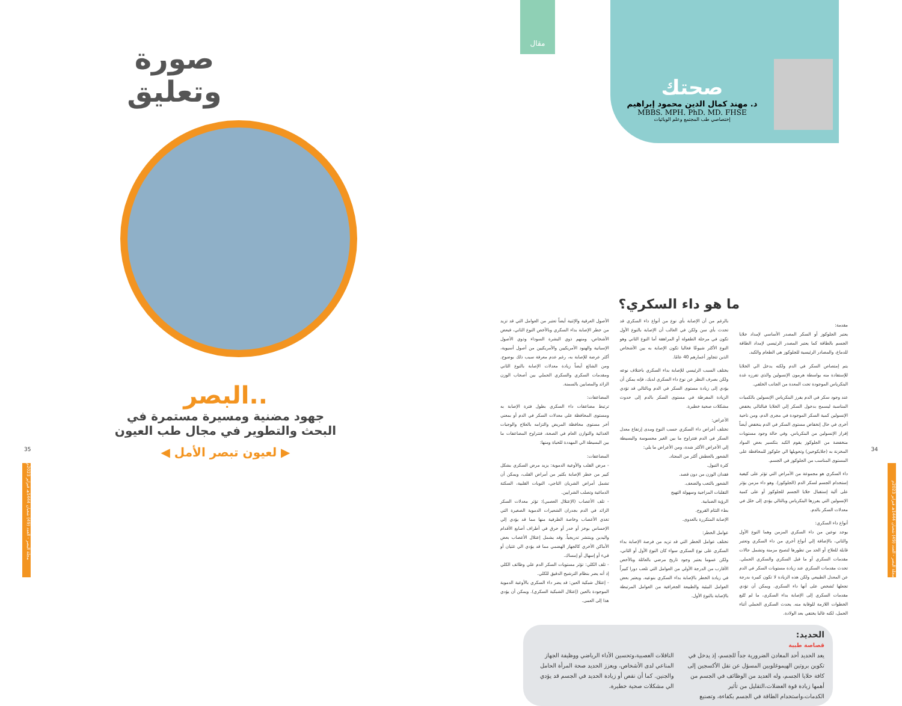34
مقال
صحتك
د. مهند كمال الدين محمود إبراهيم
MBBS. MPH. PhD. MD. FHSE
إختصاصي طب المجتمع وعلم الوبائيات
ما هو داء السكري؟
مقدمة:
يعتبر الجلوكوز أو السكر المصدر الأساسي لإمداد خلايا الجسم بالطاقة كما يعتبر المصدر الرئيسي لإمداد الطاقة للدماغ، والمصادر الرئيسية للجلوكوز هي الطعام والكبد.
يتم إمتصاص السكر في الدم ولكنه يدخل الي الخلايا للإستفادة منه بواسطة هرمون الإنسولين والذي تفرزه غدة البنكرياس الموجودة تحت المعدة من الجانب الخلفي.
عند وجود سكر في الدم يفرز البنكرياس الإنسولين بالكميات المناسبة ليسمح بدخول السكر إلي الخلايا فبالتالي يخفض الإنسولين كمية السكر الموجودة في مجرى الدم، ومن ناحية أخرى في حال إنخفاض مستوى السكر في الدم ينخفض أيضاً إفراز الإنسولين من البنكرياس. وفي حالة وجود مستويات منخفضة من الجلوكوز يقوم الكبد بتكسير بعض المواد المخزنة به (جلايكوجين) وتحويلها الي جلوكوز للمحافظة على المستوى المناسب من الجلوكوز في الجسم.
داء السكري هو مجموعة من الأمراض التي تؤثر على كيفية إستخدام الجسم لسكر الدم (الجلوكوز). وهو داء مزمن يؤثر على ألية إستقبال خلايا الجسم للجلوكوز أو على كمية الإنسولين التي يفرزها البنكرياس وبالتالي يؤدي إلى خلل في معدلات السكر بالدم.
أنواع داء السكري:
يوجد نوعين من داء السكري المزمن وهما النوع الأول والثاني، بالإضافة إلي أنواع أخري من داء السكري وتعتبر قابلة للعلاج أو الحد من تطورها لتصبح مزمنة وتشمل حالات مقدمات السكري أو ما قبل السكري والسكري الحملي. تحدث مقدمات السكري عند زيادة مستويات السكر في الدم عن المعدل الطبيعي ولكن هذه الزيادة لا تكون كبيرة بدرجة تجعلها تُشخص على أنها داء السكري. ويمكن أن تؤدي مقدمات السكري إلى الإصابة بداء السكري، ما لم تُتّبع الخطوات اللازمة للوقاية منه. يحدث السكري الحملي أثناء الحمل، لكنه غالبا يختفي بعد الولادة.
بالرغم من أن الإصابة بأي نوع من أنواع داء السكري قد تحدث بأي سن ولكن في الغالب أن الإصابة بالنوع الأول تكون في مرحلة الطفولة أو المراهقة أما النوع الثاني وهو النوع الأكثر شيوعًا فغالبا تكون الإصابة به بين الأشخاص الذين تتجاوز أعمارهم 40 عامًا.
يختلف السبب الرئيسي للإصابة بداء السكري باختلاف نوعه ولكن بصرف النظر عن نوع داء السكري لديك، فإنه يمكن أن يؤدي إلى زيادة مستوى السكر في الدم وبالتالي قد تؤدي الزيادة المفرطة في مستوى السكر بالدم إلى حدوث مشكلات صحية خطيرة.
الأعراض:
تختلف أعراض داء السكري حسب النوع ومدى إرتفاع معدل السكر في الدم فتتراوح ما بين الغير محسوسة والبسيطة إلي الأعراض الأكثر شدة، ومن الأعراض ما يلي:
الشعور بالعطش أكثر من المعتاد.
كثرة التبول.
فقدان الوزن من دون قصد.
الشعور بالتعب والضعف.
التقلبات المزاجية وسهولة التهيج
الرؤية الضبابية.
بطء التئام القروح.
الإصابة المتكررة بالعدوى.
عوامل الخطر:
تختلف عوامل الخطر التي قد تزيد من فرصة الإصابة بداء السكري على نوع السكري سواء كان النوع الأول أو الثاني، ولكن عموما يعتبر وجود تاريخ مرضي بالعائلة وبالأخص الأقارب من الدرجة الأولي من العوامل التي تلعب دورا كبيراً في زيادة الخطر بالإصابة بداء السكري بنوعيه. ويعتبر بعض العوامل البيئية والطبيعة الجغرافية من العوامل المرتبطة بالإصابة بالنوع الأول.
الأصول العرقية والإثنية أيضاً تعتبر من العوامل التي قد تزيد من خطر الإصابة بداء السكري وبالأخص النوع الثاني، فبعض الأشخاص، ومنهم ذوي البشرة السوداء وذوي الأصول الإسبانية والهنود الأمريكيين والأمريكيين من أصول أسيوية، أكثر عرضة للإصابة به، رغم عدم معرفة سبب ذلك بوضوح. ومن الشائع أيضاً زيادة معدلات الإصابة بالنوع الثاني ومقدمات السكري والسكري الحملي بين أصحاب الوزن الزائد والمصابين بالسمنة.
المضاعفات:
ترتبط مضاعفات داء السكري بطول فترة الإصابة به ومستوى المحافظة علي معدلات السكر في الدم أو بمعني أخر مستوى محافظة المريض والتزامه بالعلاج والوجبات الغذائية والتوازن العام في الصحة، فتتراوح المضاعفات ما بين البسيطة الي المهددة للحياة ومنها:
المضاعفات:
- مرض القلب والأوعية الدموية: يزيد مرض السكري بشكل كبير من خطر الإصابة بكثير من أمراض القلب، ويمكن أن تشمل أمراض الشريان التاجي، النوبات القلبية، السكتة الدماغية وتصلب الشرايين.
- تلف الأعصاب (الإعتلال العصبي): تؤثر معدلات السكر الزائد في الدم بجدران الشعيرات الدموية الصغيرة التي تغذي الأعصاب وخاصة الطرفية منها مما قد يؤدي إلي الإحساس بوخز أو خدر أو حرق في أطراف أصابع الأقدام واليدين وينتشر تدريجياً. وقد يشمل إعتلال الأعصاب بعض الأماكن الأخري كالجهاز الهضمي مما قد يؤدي الي غثيان أو قيء أو إسهال أو إمساك.
- تلف الكلي: تؤثر مستويات السكر الدم علي وظائف الكلي إذ أنه يضر بنظام الترشيح الدقيق للكلي.
- إعتلال شبكية العين: قد يضر داء السكري بالأوعية الدموية الموجودة بالعين (إعتلال الشبكية السكري). ويمكن أن يؤدي هذا إلى العمى.
الحديد:
قصاصة طبية
يعد الحديد أحد المعادن الضرورية جداً للجسم، إذ يدخل في تكوين بروتين الهيموغلوبين المسؤل عن نقل الأكسجين إلى كافة خلايا الجسم، وله العديد من الوظائف في الجسم من أهمها زيادة قوة العضلات،التقليل من تأثير الكدمات،واستخدام الطاقة في الجسم بكفاءة، وتصنيع الناقلات العصبية،وتحسين الأداء الرياضي ووظيفة الجهاز المناعي لدى الأشخاص، ويعزز الحديد صحة المرأة الحامل والجنين. كما أن نقص أو زيادة الحديد في الجسم قد يؤدي الي مشكلات صحية خطيرة.
مجلة البصر - العدد (49) شعبان 1444هـ فبراير 2023م
35
صورة وتعليق
البصر..
جهود مضنية ومسيرة مستمرة في
البحث والتطوير في مجال طب العيون
◀ لعيون تبصر الأمل ▶
مجلة البصر - العدد (49) شعبان 1444هـ فبراير 2023م